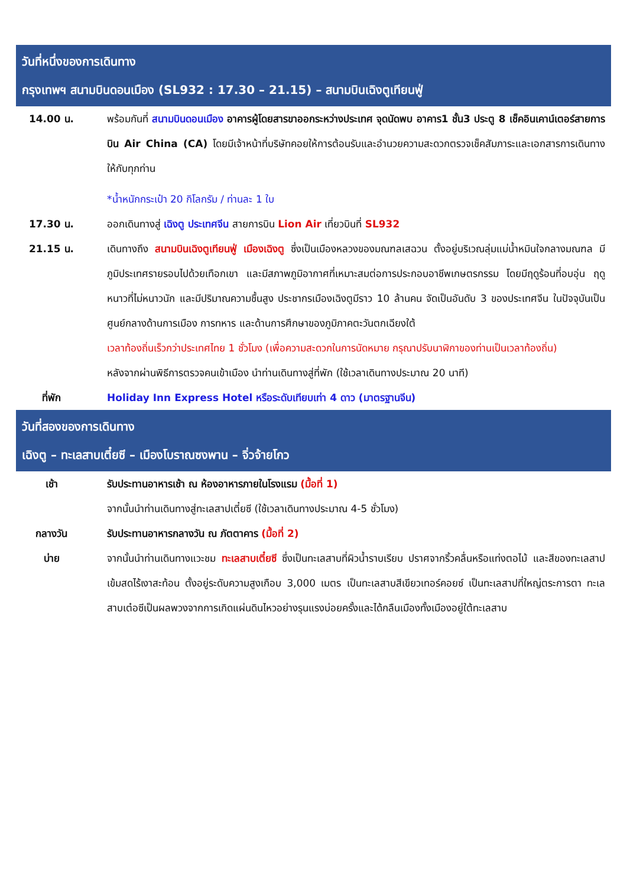วันที่หนึ่งของการเดินทาง
กรุงเทพฯ สนามบินดอนเมือง (SL932 : 17.30 – 21.15) – สนามบินเฉิงตูเทียนฟู่
14.00 น. พร้อมกันที่ สนามบินดอนเมือง อาคารผู้โดยสารขาออกระหว่างประเทศ จุดนัดพบ อาคาร1 ชั้น3 ประตู 8 เช็คอินเคาน์เตอร์สายการบิน Air China (CA) โดยมีเจ้าหน้าที่บริษัทคอยให้การต้อนรับและอำนวยความสะดวกตรวจเช็คสัมภาระและเอกสารการเดินทางให้กับทุกท่าน
*น้ำหนักกระเป๋า 20 กิโลกรัม / ท่านละ 1 ใบ
17.30 น. ออกเดินทางสู่ เฉิงตู ประเทศจีน สายการบิน Lion Air เที่ยวบินที่ SL932
21.15 น. เดินทางถึง สนามบินเฉิงตูเทียนฟู่ เมืองเฉิงตู ซึ่งเป็นเมืองหลวงของมณฑลเสฉวน ตั้งอยู่บริเวณลุ่มแม่น้ำหมินใจกลางมณฑล มีภูมิประเทศรายรอบไปด้วยเทือกเขา และมีสภาพภูมิอากาศที่เหมาะสมต่อการประกอบอาชีพเกษตรกรรม โดยมีฤดูร้อนที่อบอุ่น ฤดูหนาวที่ไม่หนาวนัก และมีปริมาณความชื้นสูง ประชากรเมืองเฉิงตูมีราว 10 ล้านคน จัดเป็นอันดับ 3 ของประเทศจีน ในปัจจุบันเป็นศูนย์กลางด้านการเมือง การทหาร และด้านการศึกษาของภูมิภาคตะวันตกเฉียงใต้
เวลาท้องถิ่นเร็วกว่าประเทศไทย 1 ชั่วโมง (เพื่อความสะดวกในการนัดหมาย กรุณาปรับนาฬิกาของท่านเป็นเวลาท้องถิ่น)
หลังจากผ่านพิธีการตรวจคนเข้าเมือง นำท่านเดินทางสู่ที่พัก (ใช้เวลาเดินทางประมาณ 20 นาที)
ที่พัก Holiday Inn Express Hotel หรือระดับเทียบเท่า 4 ดาว (มาตรฐานจีน)
วันที่สองของการเดินทาง
เฉิงตู – ทะเลสาบเตี๋ยซี – เมืองโบราณซงพาน – จิ่วจ้ายโกว
เช้า รับประทานอาหารเช้า ณ ห้องอาหารภายในโรงแรม (มื้อที่ 1)
จากนั้นนำท่านเดินทางสู่ทะเลสาปเตี๋ยซี (ใช้เวลาเดินทางประมาณ 4-5 ชั่วโมง)
กลางวัน รับประทานอาหารกลางวัน ณ ภัตตาคาร (มื้อที่ 2)
บ่าย จากนั้นนำท่านเดินทางแวะชม ทะเลสาบเตี๋ยซี ซึ่งเป็นทะเลสาบที่ผิวน้ำราบเรียบ ปราศจากริ้วคลื่นหรือแท่งตอไม้ และสีของทะเลสาปเข้มสดไร้เงาสะท้อน ตั้งอยู่ระดับความสูงเกือบ 3,000 เมตร เป็นทะเลสาบสีเขียวเทอร์คอยซ์ เป็นทะเลสาปที่ใหญ่ตระการตา ทะเลสาบเต๋อซีเป็นผลพวงจากการเกิดแผ่นดินไหวอย่างรุนแรงบ่อยครั้งและได้กลืนเมืองทั้งเมืองอยู่ใต้ทะเลสาบ